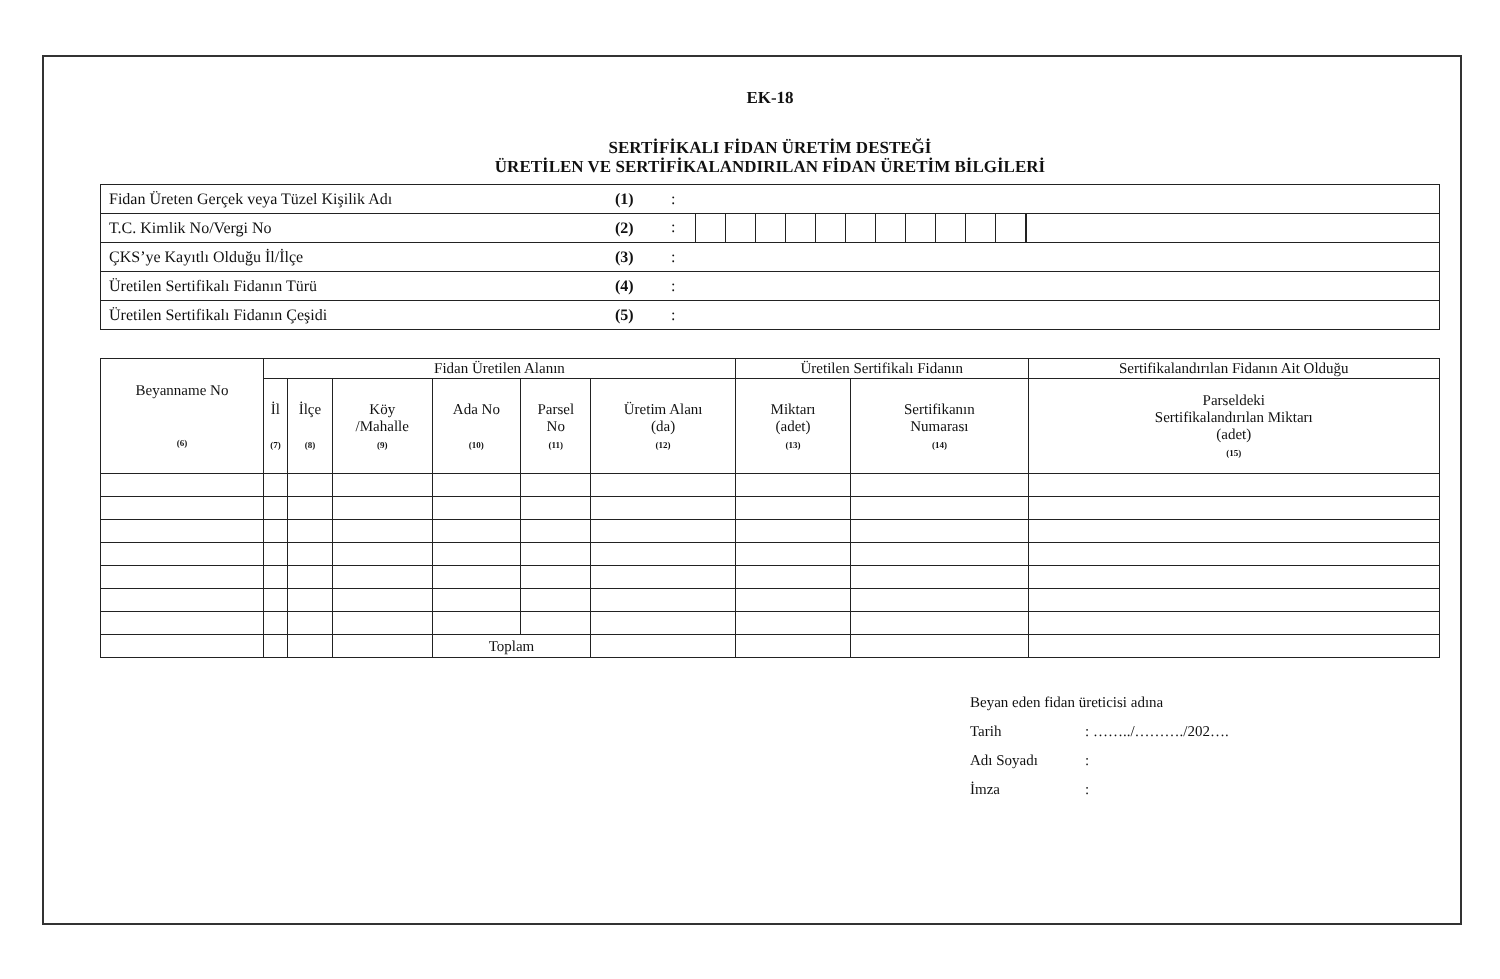EK-18
SERTİFİKALI FİDAN ÜRETİM DESTEĞİ
ÜRETİLEN VE SERTİFİKALANDIRILAN FİDAN ÜRETİM BİLGİLERİ
| Fidan Üreten Gerçek veya Tüzel Kişilik Adı | (1) | : |
| T.C. Kimlik No/Vergi No | (2) | : |
| ÇKS’ye Kayıtlı Olduğu İl/İlçe | (3) | : |
| Üretilen Sertifikalı Fidanın Türü | (4) | : |
| Üretilen Sertifikalı Fidanın Çeşidi | (5) | : |
| Beyanname No (6) | Fidan Üretilen Alanın | | | | | | Üretilen Sertifikalı Fidanın | | Sertifikalandırılan Fidanın Ait Olduğu |
| --- | --- | --- | --- | --- | --- | --- | --- | --- | --- |
| | İl (7) | İlçe (8) | Köy /Mahalle (9) | Ada No (10) | Parsel No (11) | Üretim Alanı (da) (12) | Miktarı (adet) (13) | Sertifikanın Numarası (14) | Parseldeki Sertifikalandırılan Miktarı (adet) (15) |
| | | | | Toplam | | | | | |
Beyan eden fidan üreticisi adına
Tarih: ……../………./202….
Adı Soyadı:
İmza: